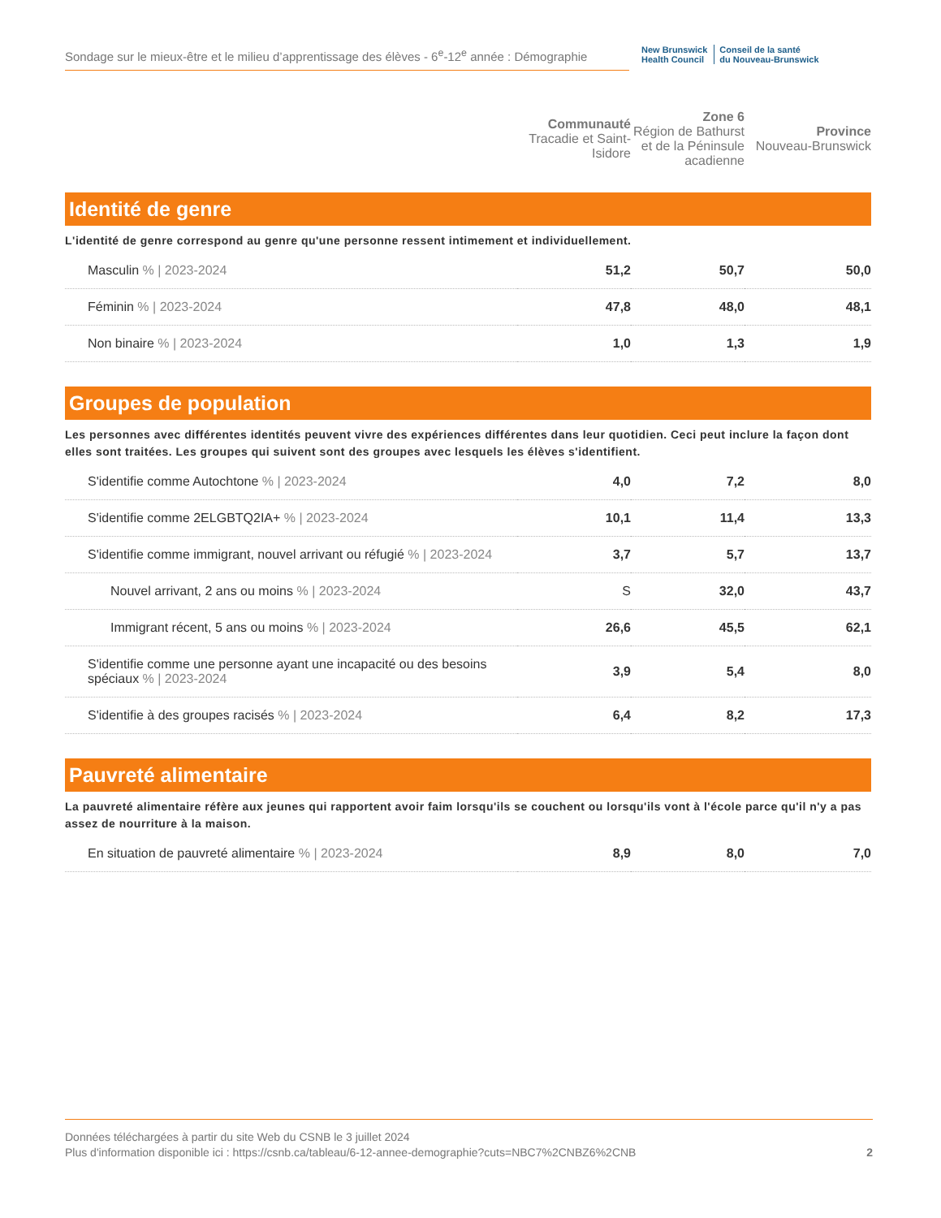Sondage sur le mieux-être et le milieu d’apprentissage des élèves - 6<sup>e</sup>-12<sup>e</sup> année : Démographie
New Brunswick
Health Council
Conseil de la santé
du Nouveau-Brunswick
| | Communauté Tracadie et Saint-Isidore | Zone 6 Région de Bathurst et de la Péninsule acadienne | Province Nouveau-Brunswick |
| --- | --- | --- | --- |
Identité de genre
L'identité de genre correspond au genre qu'une personne ressent intimement et individuellement.
| Masculin % / 2023-2024 | 51,2 | 50,7 | 50,0 |
| Féminin % / 2023-2024 | 47,8 | 48,0 | 48,1 |
| Non binaire % / 2023-2024 | 1,0 | 1,3 | 1,9 |
Groupes de population
Les personnes avec différentes identités peuvent vivre des expériences différentes dans leur quotidien. Ceci peut inclure la façon dont elles sont traitées. Les groupes qui suivent sont des groupes avec lesquels les élèves s'identifient.
| S'identifie comme Autochtone % / 2023-2024 | 4,0 | 7,2 | 8,0 |
| S'identifie comme 2ELGBTQ2IA+ % / 2023-2024 | 10,1 | 11,4 | 13,3 |
| S'identifie comme immigrant, nouvel arrivant ou réfugié % / 2023-2024 | 3,7 | 5,7 | 13,7 |
| Nouvel arrivant, 2 ans ou moins % / 2023-2024 | S | 32,0 | 43,7 |
| Immigrant récent, 5 ans ou moins % / 2023-2024 | 26,6 | 45,5 | 62,1 |
| S'identifie comme une personne ayant une incapacité ou des besoins spéciaux % / 2023-2024 | 3,9 | 5,4 | 8,0 |
| S'identifie à des groupes racisés % / 2023-2024 | 6,4 | 8,2 | 17,3 |
Pauvreté alimentaire
La pauvreté alimentaire réfère aux jeunes qui rapportent avoir faim lorsqu'ils se couchent ou lorsqu'ils vont à l'école parce qu'il n'y a pas assez de nourriture à la maison.
| En situation de pauvreté alimentaire % / 2023-2024 | 8,9 | 8,0 | 7,0 |
Données téléchargées à partir du site Web du CSNB le 3 juillet 2024
2 Plus d'information disponible ici : https://csnb.ca/tableau/6-12-annee-demographie?cuts=NBC7%2CNBZ6%2CNB